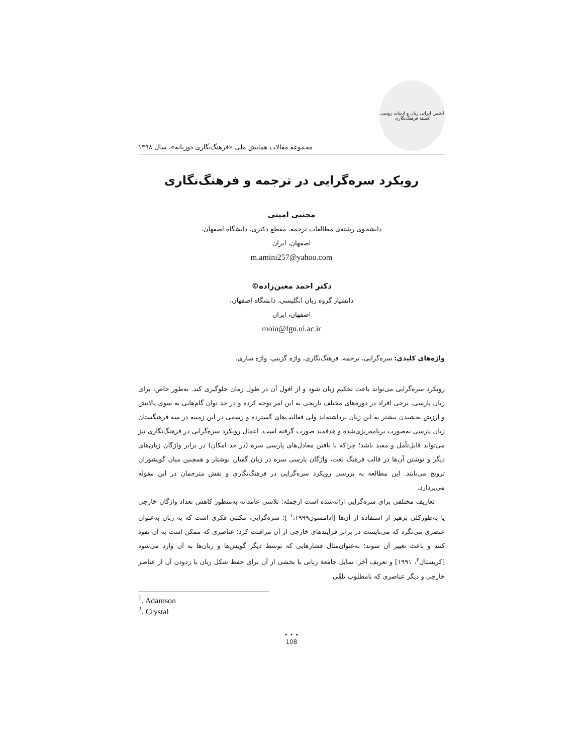انجمن ایرانی زبان و ادبیات روسی
کمیته فرهنگ‌نگاری
مجموعهٔ مقالات همایش ملی «فرهنگ‌نگاری دوزبانه»، سال ۱۳۹۸
رویکرد سره‌گرایی در ترجمه و فرهنگ‌نگاری
مجتبی امینی
دانشجوی رشته‌ی مطالعات ترجمه، مقطع دکتری، دانشگاه اصفهان،
اصفهان، ایران
m.amini257@yahoo.com
دکتر احمد معین‌زاده©
دانشیار گروه زبان انگلیسی، دانشگاه اصفهان،
اصفهان، ایران
moin@fgn.ui.ac.ir
واژه‌های کلیدی: سره‌گرایی، ترجمه، فرهنگ‌نگاری، واژه گزینی، واژه سازی.
رویکرد سره‌گرایی می‌تواند باعث تحکیم زبان شود و از افول آن در طول زمان جلوگیری کند. به‌طور خاص، برای زبان پارسی، برخی افراد در دوره‌های مختلف تاریخی به این امر توجه کرده و در حد توان گام‌هایی به سوی پالایش و ارزش بخشیدن بیشتر به این زبان برداشته‌اند ولی فعالیت‌های گسترده و رسمی در این زمینه در سه فرهنگستان زبان پارسی به‌صورت برنامه‌ریزی‌شده و هدفمند صورت گرفته است. اعمال رویکرد سره‌گرایی در فرهنگ‌نگاری نیز می‌تواند قابل‌تأمل و مفید باشد؛ چراکه با یافتن معادل‌های پارسی سره (در حد امکان) در برابر واژگان زبان‌های دیگر و نوشتن آن‌ها در قالب فرهنگ لغت، واژگان پارسی سره در زبان گفتار، نوشتار و همچنین میان گویشوران ترویج می‌یابند. این مطالعه به بررسی رویکرد سره‌گرایی در فرهنگ‌نگاری و نقش مترجمان در این مقوله می‌پردازد.
تعاریف مختلفی برای سره‌گرایی ارائه‌شده است ازجمله: تلاشی عامدانه به‌منظور کاهش تعداد واژگان خارجی یا به‌طورکلی پرهیز از استفاده از آن‌ها [آدامسون<sup>۱</sup>،۱۹۹۹ ]؛ سره‌گرایی، مکتبی فکری است که به زبان به‌عنوان عنصری می‌نگرد که می‌بایست در برابر فرآیندهای خارجی از آن مراقبت کرد؛ عناصری که ممکن است به آن نفوذ کنند و باعث تغییر آن شوند؛ به‌عنوان‌مثال فشارهایی که توسط دیگر گویش‌ها و زبان‌ها به آن وارد می‌شود [کریستال<sup>۲</sup>، ۱۹۹۱] و تعریف آخر: تمایل جامعهٔ زبانی یا بخشی از آن برای حفظ شکل زبان یا زدودن آن از عناصر خارجی و دیگر عناصری که نامطلوب تلقّی
<sup>1</sup>. Adamson
<sup>2</sup>. Crystal
• • •
108